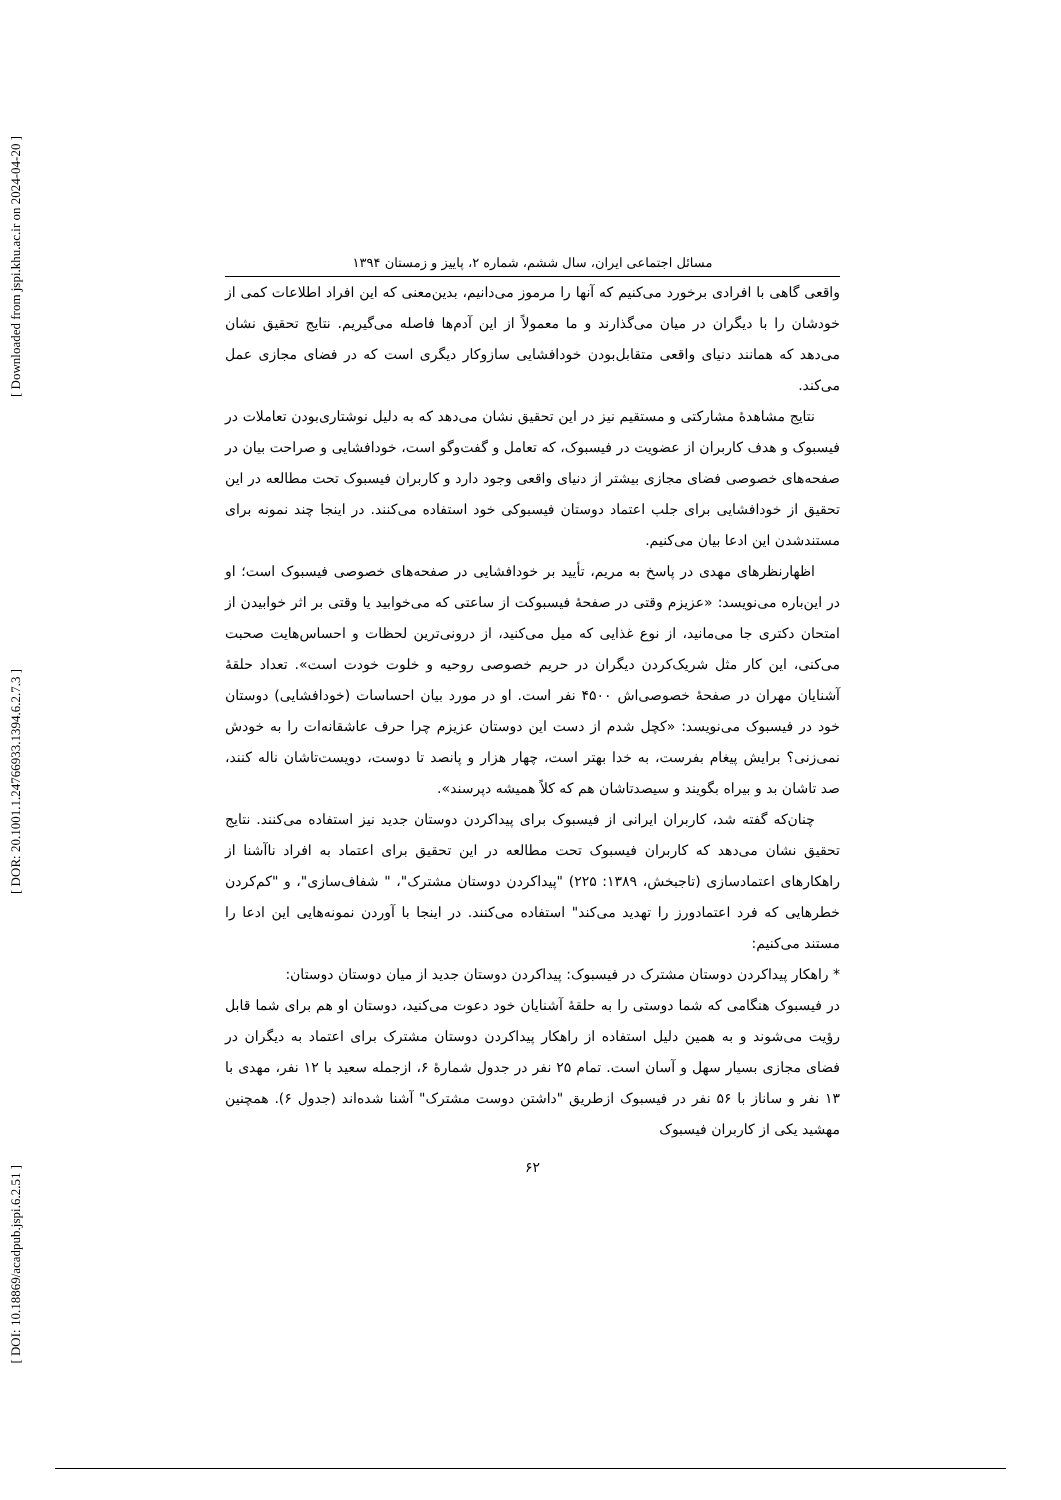[ Downloaded from jspi.khu.ac.ir on 2024-04-20 ]
[ DOR: 20.1001.1.24766933.1394.6.2.7.3 ]
[ DOI: 10.18869/acadpub.jspi.6.2.51 ]
مسائل اجتماعی ایران، سال ششم، شماره ۲، پاییز و زمستان ۱۳۹۴
واقعی گاهی با افرادی برخورد می‌کنیم که آنها را مرموز می‌دانیم، بدین‌معنی که این افراد اطلاعات کمی از خودشان را با دیگران در میان می‌گذارند و ما معمولاً از این آدم‌ها فاصله می‌گیریم. نتایج تحقیق نشان می‌دهد که همانند دنیای واقعی متقابل‌بودن خودافشایی سازوکار دیگری است که در فضای مجازی عمل می‌کند.
نتایج مشاهدهٔ مشارکتی و مستقیم نیز در این تحقیق نشان می‌دهد که به دلیل نوشتاری‌بودن تعاملات در فیسبوک و هدف کاربران از عضویت در فیسبوک، که تعامل و گفت‌وگو است، خودافشایی و صراحت بیان در صفحه‌های خصوصی فضای مجازی بیشتر از دنیای واقعی وجود دارد و کاربران فیسبوک تحت مطالعه در این تحقیق از خودافشایی برای جلب اعتماد دوستان فیسبوکی خود استفاده می‌کنند. در اینجا چند نمونه برای مستندشدن این ادعا بیان می‌کنیم.
اظهارنظرهای مهدی در پاسخ به مریم، تأیید بر خودافشایی در صفحه‌های خصوصی فیسبوک است؛ او در این‌باره می‌نویسد: «عزیزم وقتی در صفحهٔ فیسبوکت از ساعتی که می‌خوابید یا وقتی بر اثر خوابیدن از امتحان دکتری جا می‌مانید، از نوع غذایی که میل می‌کنید، از درونی‌ترین لحظات و احساس‌هایت صحبت می‌کنی، این کار مثل شریک‌کردن دیگران در حریم خصوصی روحیه و خلوت خودت است». تعداد حلقهٔ آشنایان مهران در صفحهٔ خصوصی‌اش ۴۵۰۰ نفر است. او در مورد بیان احساسات (خودافشایی) دوستان خود در فیسبوک می‌نویسد: «کچل شدم از دست این دوستان عزیزم چرا حرف عاشقانه‌ات را به خودش نمی‌زنی؟ برایش پیغام بفرست، به خدا بهتر است، چهار هزار و پانصد تا دوست، دویست‌تاشان ناله کنند، صد تاشان بد و بیراه بگویند و سیصدتاشان هم که کلاً همیشه دپرسند».
چنان‌که گفته شد، کاربران ایرانی از فیسبوک برای پیداکردن دوستان جدید نیز استفاده می‌کنند. نتایج تحقیق نشان می‌دهد که کاربران فیسبوک تحت مطالعه در این تحقیق برای اعتماد به افراد ناآشنا از راهکارهای اعتمادسازی (تاجبخش، ۱۳۸۹: ۲۲۵) "پیداکردن دوستان مشترک"، " شفاف‌سازی"، و "کم‌کردن خطرهایی که فرد اعتمادورز را تهدید می‌کند" استفاده می‌کنند. در اینجا با آوردن نمونه‌هایی این ادعا را مستند می‌کنیم:
* راهکار پیداکردن دوستان مشترک در فیسبوک: پیداکردن دوستان جدید از میان دوستان دوستان:
در فیسبوک هنگامی که شما دوستی را به حلقهٔ آشنایان خود دعوت می‌کنید، دوستان او هم برای شما قابل رؤیت می‌شوند و به همین دلیل استفاده از راهکار پیداکردن دوستان مشترک برای اعتماد به دیگران در فضای مجازی بسیار سهل و آسان است. تمام ۲۵ نفر در جدول شمارهٔ ۶، ازجمله سعید با ۱۲ نفر، مهدی با ۱۳ نفر و ساناز با ۵۶ نفر در فیسبوک ازطریق "داشتن دوست مشترک" آشنا شده‌اند (جدول ۶). همچنین مهشید یکی از کاربران فیسبوک
۶۲